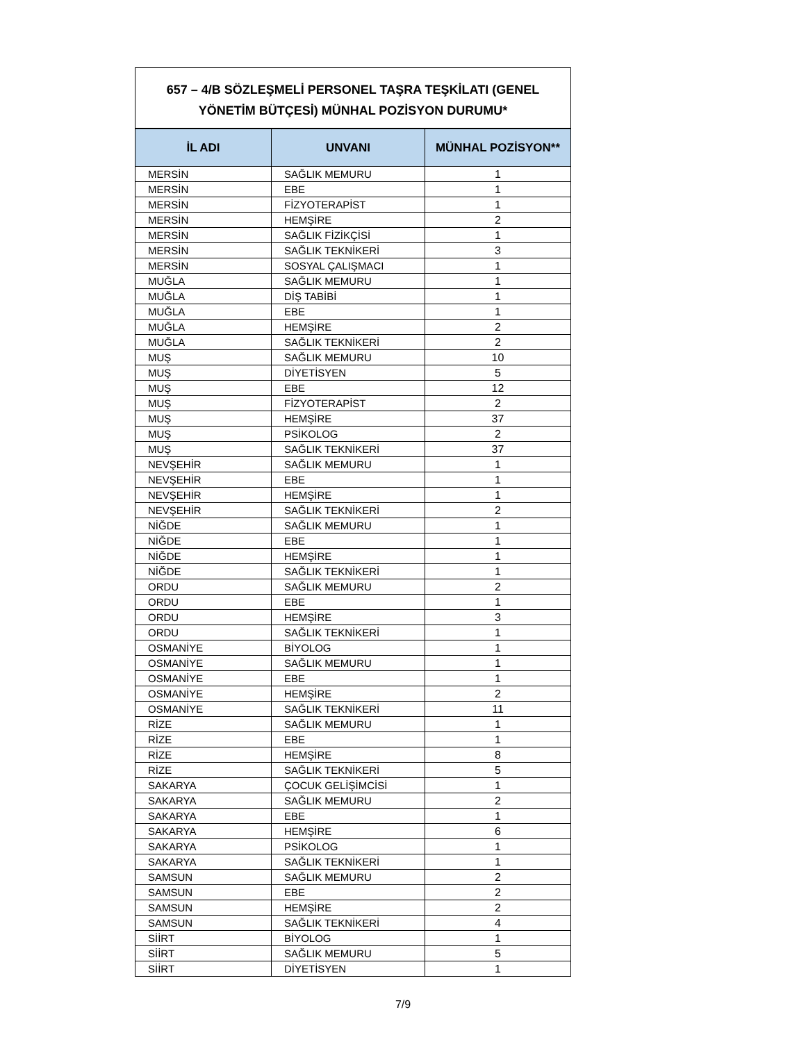657 – 4/B SÖZLEŞMELİ PERSONEL TAŞRA TEŞKİLATI (GENEL YÖNETİM BÜTÇESİ) MÜNHAL POZİSYON DURUMU*
| İL ADI | UNVANI | MÜNHAL POZİSYON** |
| --- | --- | --- |
| MERSİN | SAĞLIK MEMURU | 1 |
| MERSİN | EBE | 1 |
| MERSİN | FİZYOTERAPİST | 1 |
| MERSİN | HEMŞİRE | 2 |
| MERSİN | SAĞLIK FİZİKÇİSİ | 1 |
| MERSİN | SAĞLIK TEKNİKERİ | 3 |
| MERSİN | SOSYAL ÇALIŞMACI | 1 |
| MUĞLA | SAĞLIK MEMURU | 1 |
| MUĞLA | DİŞ TABİBİ | 1 |
| MUĞLA | EBE | 1 |
| MUĞLA | HEMŞİRE | 2 |
| MUĞLA | SAĞLIK TEKNİKERİ | 2 |
| MUŞ | SAĞLIK MEMURU | 10 |
| MUŞ | DİYETİSYEN | 5 |
| MUŞ | EBE | 12 |
| MUŞ | FİZYOTERAPİST | 2 |
| MUŞ | HEMŞİRE | 37 |
| MUŞ | PSİKOLOG | 2 |
| MUŞ | SAĞLIK TEKNİKERİ | 37 |
| NEVŞEHİR | SAĞLIK MEMURU | 1 |
| NEVŞEHİR | EBE | 1 |
| NEVŞEHİR | HEMŞİRE | 1 |
| NEVŞEHİR | SAĞLIK TEKNİKERİ | 2 |
| NİĞDE | SAĞLIK MEMURU | 1 |
| NİĞDE | EBE | 1 |
| NİĞDE | HEMŞİRE | 1 |
| NİĞDE | SAĞLIK TEKNİKERİ | 1 |
| ORDU | SAĞLIK MEMURU | 2 |
| ORDU | EBE | 1 |
| ORDU | HEMŞİRE | 3 |
| ORDU | SAĞLIK TEKNİKERİ | 1 |
| OSMANİYE | BİYOLOG | 1 |
| OSMANİYE | SAĞLIK MEMURU | 1 |
| OSMANİYE | EBE | 1 |
| OSMANİYE | HEMŞİRE | 2 |
| OSMANİYE | SAĞLIK TEKNİKERİ | 11 |
| RİZE | SAĞLIK MEMURU | 1 |
| RİZE | EBE | 1 |
| RİZE | HEMŞİRE | 8 |
| RİZE | SAĞLIK TEKNİKERİ | 5 |
| SAKARYA | ÇOCUK GELİŞİMCİSİ | 1 |
| SAKARYA | SAĞLIK MEMURU | 2 |
| SAKARYA | EBE | 1 |
| SAKARYA | HEMŞİRE | 6 |
| SAKARYA | PSİKOLOG | 1 |
| SAKARYA | SAĞLIK TEKNİKERİ | 1 |
| SAMSUN | SAĞLIK MEMURU | 2 |
| SAMSUN | EBE | 2 |
| SAMSUN | HEMŞİRE | 2 |
| SAMSUN | SAĞLIK TEKNİKERİ | 4 |
| SİİRT | BİYOLOG | 1 |
| SİİRT | SAĞLIK MEMURU | 5 |
| SİİRT | DİYETİSYEN | 1 |
7/9